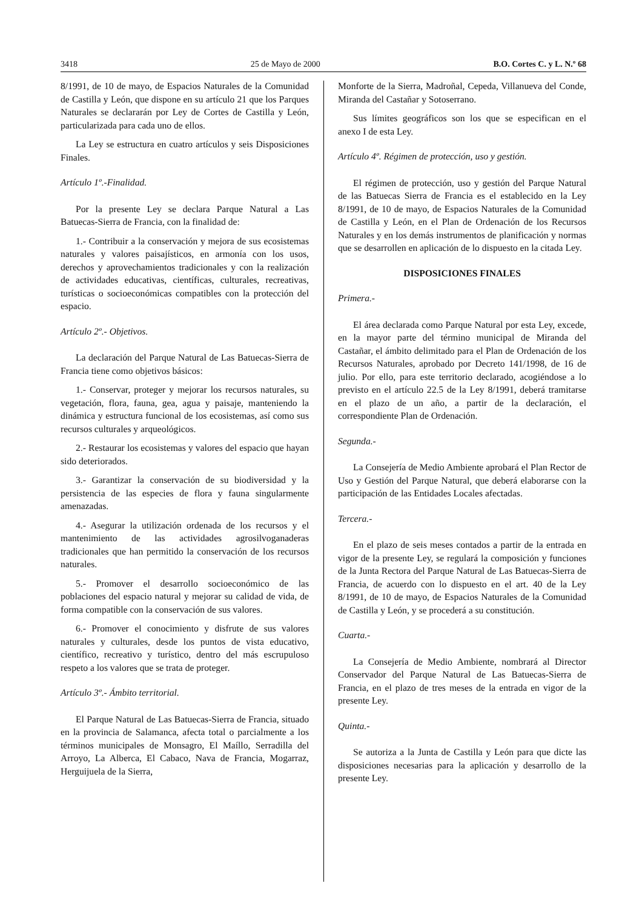3418 25 de Mayo de 2000 B.O. Cortes C. y L. N.º 68
8/1991, de 10 de mayo, de Espacios Naturales de la Comunidad de Castilla y León, que dispone en su artículo 21 que los Parques Naturales se declararán por Ley de Cortes de Castilla y León, particularizada para cada uno de ellos.
La Ley se estructura en cuatro artículos y seis Disposiciones Finales.
Artículo 1º.-Finalidad.
Por la presente Ley se declara Parque Natural a Las Batuecas-Sierra de Francia, con la finalidad de:
1.- Contribuir a la conservación y mejora de sus ecosistemas naturales y valores paisajísticos, en armonía con los usos, derechos y aprovechamientos tradicionales y con la realización de actividades educativas, científicas, culturales, recreativas, turísticas o socioeconómicas compatibles con la protección del espacio.
Artículo 2º.- Objetivos.
La declaración del Parque Natural de Las Batuecas-Sierra de Francia tiene como objetivos básicos:
1.- Conservar, proteger y mejorar los recursos naturales, su vegetación, flora, fauna, gea, agua y paisaje, manteniendo la dinámica y estructura funcional de los ecosistemas, así como sus recursos culturales y arqueológicos.
2.- Restaurar los ecosistemas y valores del espacio que hayan sido deteriorados.
3.- Garantizar la conservación de su biodiversidad y la persistencia de las especies de flora y fauna singularmente amenazadas.
4.- Asegurar la utilización ordenada de los recursos y el mantenimiento de las actividades agrosilvoganaderas tradicionales que han permitido la conservación de los recursos naturales.
5.- Promover el desarrollo socioeconómico de las poblaciones del espacio natural y mejorar su calidad de vida, de forma compatible con la conservación de sus valores.
6.- Promover el conocimiento y disfrute de sus valores naturales y culturales, desde los puntos de vista educativo, científico, recreativo y turístico, dentro del más escrupuloso respeto a los valores que se trata de proteger.
Artículo 3º.- Ámbito territorial.
El Parque Natural de Las Batuecas-Sierra de Francia, situado en la provincia de Salamanca, afecta total o parcialmente a los términos municipales de Monsagro, El Maíllo, Serradilla del Arroyo, La Alberca, El Cabaco, Nava de Francia, Mogarraz, Herguijuela de la Sierra,
Monforte de la Sierra, Madroñal, Cepeda, Villanueva del Conde, Miranda del Castañar y Sotoserrano.
Sus límites geográficos son los que se especifican en el anexo I de esta Ley.
Artículo 4º. Régimen de protección, uso y gestión.
El régimen de protección, uso y gestión del Parque Natural de las Batuecas Sierra de Francia es el establecido en la Ley 8/1991, de 10 de mayo, de Espacios Naturales de la Comunidad de Castilla y León, en el Plan de Ordenación de los Recursos Naturales y en los demás instrumentos de planificación y normas que se desarrollen en aplicación de lo dispuesto en la citada Ley.
DISPOSICIONES FINALES
Primera.-
El área declarada como Parque Natural por esta Ley, excede, en la mayor parte del término municipal de Miranda del Castañar, el ámbito delimitado para el Plan de Ordenación de los Recursos Naturales, aprobado por Decreto 141/1998, de 16 de julio. Por ello, para este territorio declarado, acogiéndose a lo previsto en el artículo 22.5 de la Ley 8/1991, deberá tramitarse en el plazo de un año, a partir de la declaración, el correspondiente Plan de Ordenación.
Segunda.-
La Consejería de Medio Ambiente aprobará el Plan Rector de Uso y Gestión del Parque Natural, que deberá elaborarse con la participación de las Entidades Locales afectadas.
Tercera.-
En el plazo de seis meses contados a partir de la entrada en vigor de la presente Ley, se regulará la composición y funciones de la Junta Rectora del Parque Natural de Las Batuecas-Sierra de Francia, de acuerdo con lo dispuesto en el art. 40 de la Ley 8/1991, de 10 de mayo, de Espacios Naturales de la Comunidad de Castilla y León, y se procederá a su constitución.
Cuarta.-
La Consejería de Medio Ambiente, nombrará al Director Conservador del Parque Natural de Las Batuecas-Sierra de Francia, en el plazo de tres meses de la entrada en vigor de la presente Ley.
Quinta.-
Se autoriza a la Junta de Castilla y León para que dicte las disposiciones necesarias para la aplicación y desarrollo de la presente Ley.